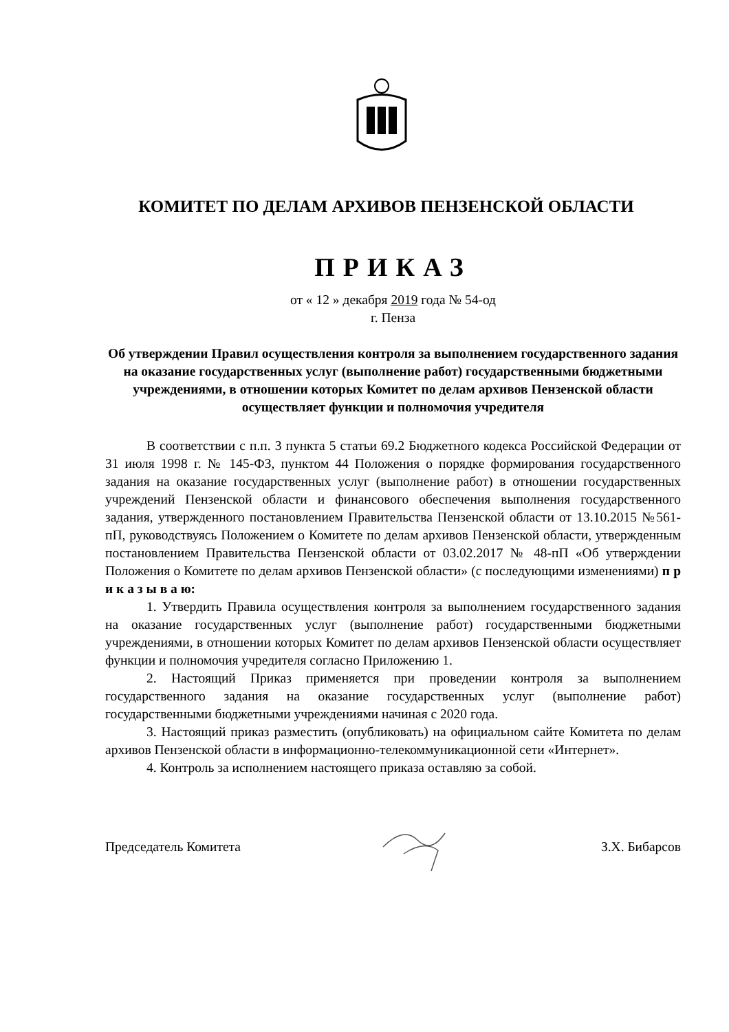КОМИТЕТ ПО ДЕЛАМ АРХИВОВ ПЕНЗЕНСКОЙ ОБЛАСТИ
ПРИКАЗ
от « 12 » декабря 2019 года № 54-од
г. Пенза
Об утверждении Правил осуществления контроля за выполнением государственного задания на оказание государственных услуг (выполнение работ) государственными бюджетными учреждениями, в отношении которых Комитет по делам архивов Пензенской области осуществляет функции и полномочия учредителя
В соответствии с п.п. 3 пункта 5 статьи 69.2 Бюджетного кодекса Российской Федерации от 31 июля 1998 г. № 145-ФЗ, пунктом 44 Положения о порядке формирования государственного задания на оказание государственных услуг (выполнение работ) в отношении государственных учреждений Пензенской области и финансового обеспечения выполнения государственного задания, утвержденного постановлением Правительства Пензенской области от 13.10.2015 №561-пП, руководствуясь Положением о Комитете по делам архивов Пензенской области, утвержденным постановлением Правительства Пензенской области от 03.02.2017 № 48-пП «Об утверждении Положения о Комитете по делам архивов Пензенской области» (с последующими изменениями) п р и к а з ы в а ю:
1. Утвердить Правила осуществления контроля за выполнением государственного задания на оказание государственных услуг (выполнение работ) государственными бюджетными учреждениями, в отношении которых Комитет по делам архивов Пензенской области осуществляет функции и полномочия учредителя согласно Приложению 1.
2. Настоящий Приказ применяется при проведении контроля за выполнением государственного задания на оказание государственных услуг (выполнение работ) государственными бюджетными учреждениями начиная с 2020 года.
3. Настоящий приказ разместить (опубликовать) на официальном сайте Комитета по делам архивов Пензенской области в информационно-телекоммуникационной сети «Интернет».
4. Контроль за исполнением настоящего приказа оставляю за собой.
Председатель Комитета З.Х. Бибарсов